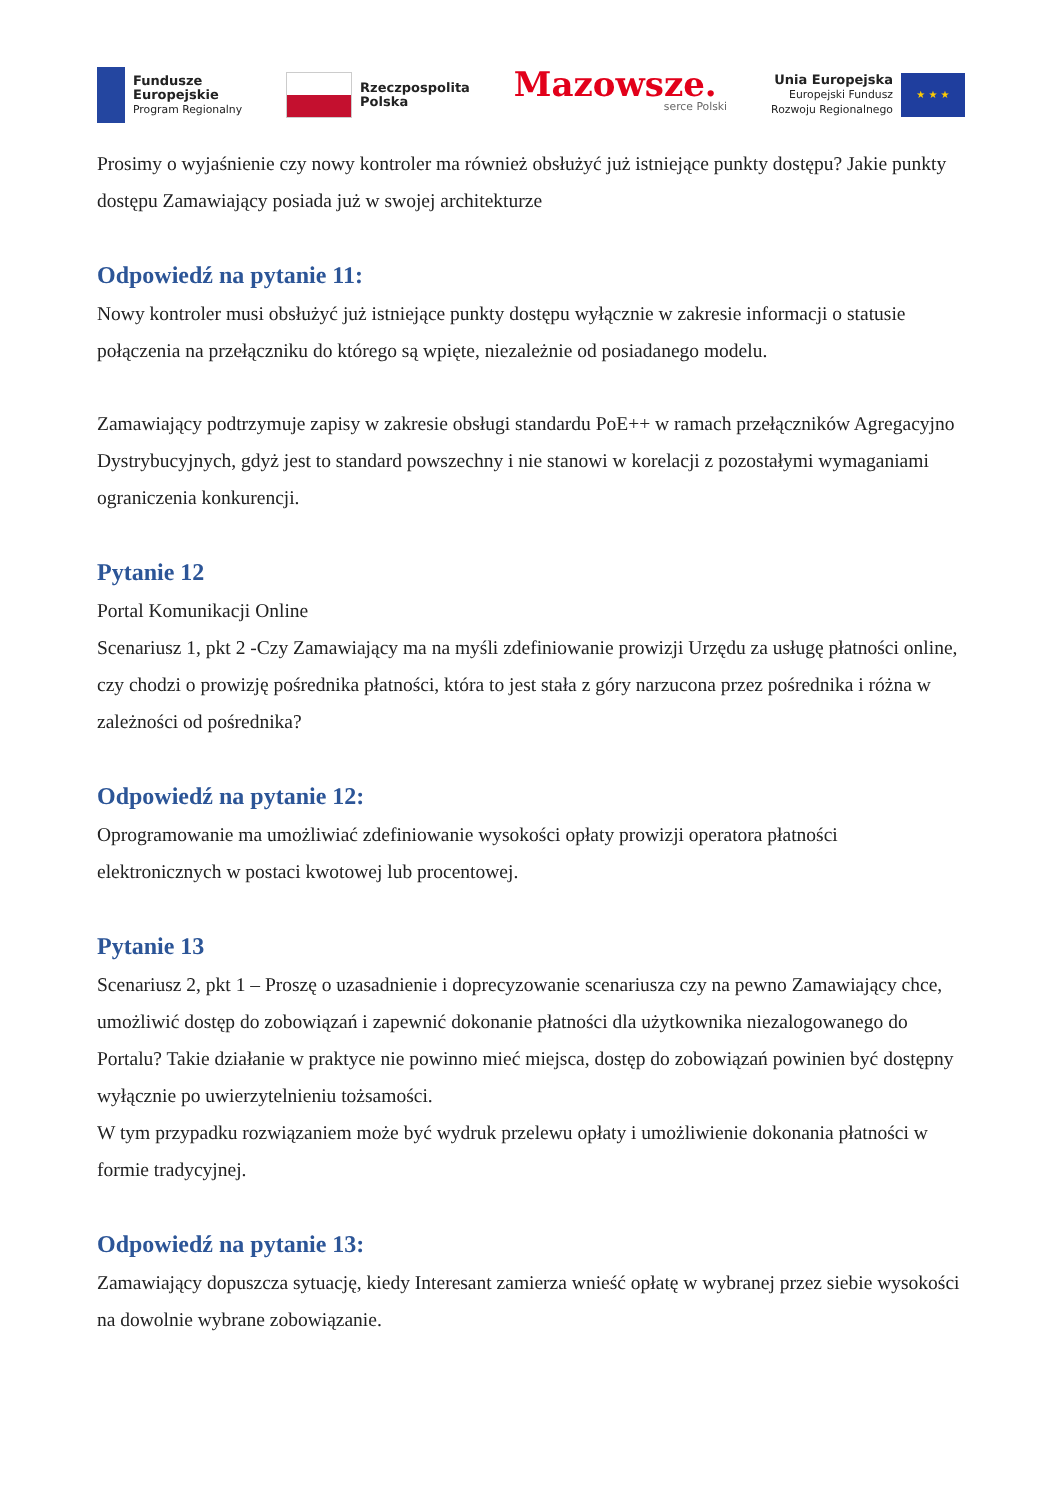Fundusze
Europejskie
Program Regionalny
Rzeczpospolita
Polska
Mazowsze.
serce Polski
Unia Europejska
Europejski Fundusz
Rozwoju Regionalnego
★ ★ ★
Prosimy o wyjaśnienie czy nowy kontroler ma również obsłużyć już istniejące punkty dostępu? Jakie punkty dostępu Zamawiający posiada już w swojej architekturze
Odpowiedź na pytanie 11:
Nowy kontroler musi obsłużyć już istniejące punkty dostępu wyłącznie w zakresie informacji o statusie połączenia na przełączniku do którego są wpięte, niezależnie od posiadanego modelu.
Zamawiający podtrzymuje zapisy w zakresie obsługi standardu PoE++ w ramach przełączników Agregacyjno Dystrybucyjnych, gdyż jest to standard powszechny i nie stanowi w korelacji z pozostałymi wymaganiami ograniczenia konkurencji.
Pytanie 12
Portal Komunikacji Online
Scenariusz 1, pkt 2 -Czy Zamawiający ma na myśli zdefiniowanie prowizji Urzędu za usługę płatności online, czy chodzi o prowizję pośrednika płatności, która to jest stała z góry narzucona przez pośrednika i różna w zależności od pośrednika?
Odpowiedź na pytanie 12:
Oprogramowanie ma umożliwiać zdefiniowanie wysokości opłaty prowizji operatora płatności elektronicznych w postaci kwotowej lub procentowej.
Pytanie 13
Scenariusz 2, pkt 1 – Proszę o uzasadnienie i doprecyzowanie scenariusza czy na pewno Zamawiający chce, umożliwić dostęp do zobowiązań i zapewnić dokonanie płatności dla użytkownika niezalogowanego do Portalu? Takie działanie w praktyce nie powinno mieć miejsca, dostęp do zobowiązań powinien być dostępny wyłącznie po uwierzytelnieniu tożsamości.
W tym przypadku rozwiązaniem może być wydruk przelewu opłaty i umożliwienie dokonania płatności w formie tradycyjnej.
Odpowiedź na pytanie 13:
Zamawiający dopuszcza sytuację, kiedy Interesant zamierza wnieść opłatę w wybranej przez siebie wysokości na dowolnie wybrane zobowiązanie.